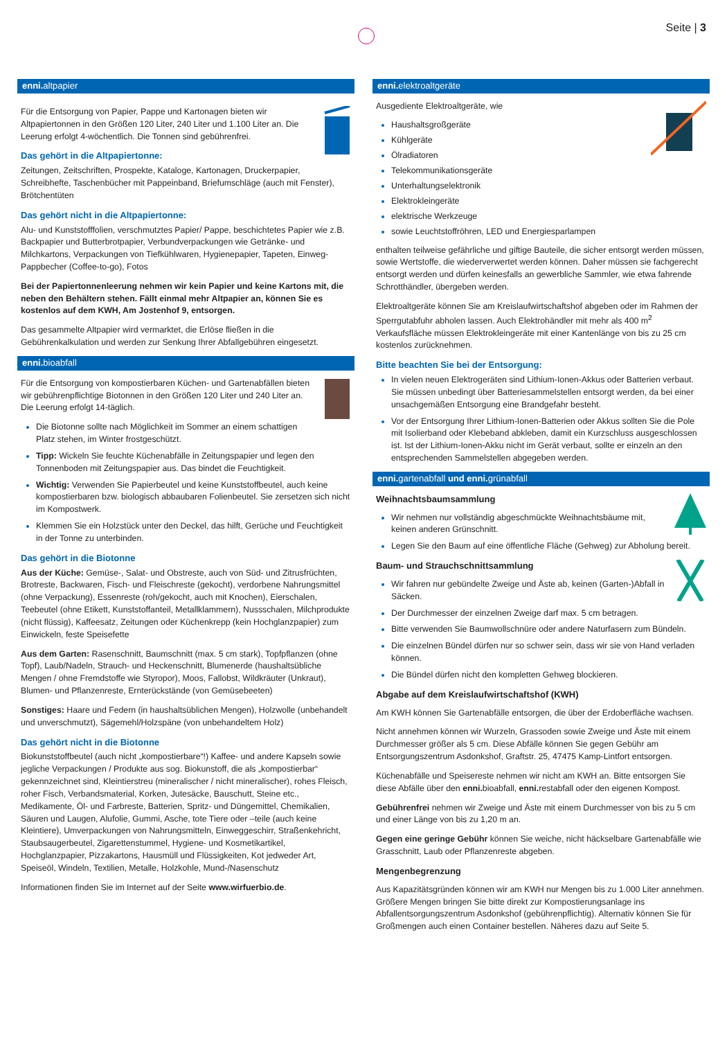Seite | 3
enni. altpapier
Für die Entsorgung von Papier, Pappe und Kartonagen bieten wir Altpapiertonnen in den Größen 120 Liter, 240 Liter und 1.100 Liter an. Die Leerung erfolgt 4-wöchentlich. Die Tonnen sind gebührenfrei.
Das gehört in die Altpapiertonne:
Zeitungen, Zeitschriften, Prospekte, Kataloge, Kartonagen, Druckerpapier, Schreibhefte, Taschenbücher mit Pappeinband, Briefumschläge (auch mit Fenster), Brötchentüten
Das gehört nicht in die Altpapiertonne:
Alu- und Kunststofffolien, verschmutztes Papier/ Pappe, beschichtetes Papier wie z.B. Backpapier und Butterbrotpapier, Verbundverpackungen wie Getränke- und Milchkartons, Verpackungen von Tiefkühlwaren, Hygienepapier, Tapeten, Einweg-Pappbecher (Coffee-to-go), Fotos
Bei der Papiertonnenleerung nehmen wir kein Papier und keine Kartons mit, die neben den Behältern stehen. Fällt einmal mehr Altpapier an, können Sie es kostenlos auf dem KWH, Am Jostenhof 9, entsorgen.
Das gesammelte Altpapier wird vermarktet, die Erlöse fließen in die Gebührenkalkulation und werden zur Senkung Ihrer Abfallgebühren eingesetzt.
enni. bioabfall
Für die Entsorgung von kompostierbaren Küchen- und Gartenabfällen bieten wir gebührenpflichtige Biotonnen in den Größen 120 Liter und 240 Liter an. Die Leerung erfolgt 14-täglich.
Die Biotonne sollte nach Möglichkeit im Sommer an einem schattigen Platz stehen, im Winter frostgeschützt.
Tipp: Wickeln Sie feuchte Küchenabfälle in Zeitungspapier und legen den Tonnenboden mit Zeitungspapier aus. Das bindet die Feuchtigkeit.
Wichtig: Verwenden Sie Papierbeutel und keine Kunststoffbeutel, auch keine kompostierbaren bzw. biologisch abbaubaren Folienbeutel. Sie zersetzen sich nicht im Kompostwerk.
Klemmen Sie ein Holzstück unter den Deckel, das hilft, Gerüche und Feuchtigkeit in der Tonne zu unterbinden.
Das gehört in die Biotonne
Aus der Küche: Gemüse-, Salat- und Obstreste, auch von Süd- und Zitrusfrüchten, Brotreste, Backwaren, Fisch- und Fleischreste (gekocht), verdorbene Nahrungsmittel (ohne Verpackung), Essenreste (roh/gekocht, auch mit Knochen), Eierschalen, Teebeutel (ohne Etikett, Kunststoffanteil, Metallklammern), Nussschalen, Milchprodukte (nicht flüssig), Kaffeesatz, Zeitungen oder Küchenkrepp (kein Hochglanzpapier) zum Einwickeln, feste Speisefette
Aus dem Garten: Rasenschnitt, Baumschnitt (max. 5 cm stark), Topfpflanzen (ohne Topf), Laub/Nadeln, Strauch- und Heckenschnitt, Blumenerde (haushaltsübliche Mengen / ohne Fremdstoffe wie Styropor), Moos, Fallobst, Wildkräuter (Unkraut), Blumen- und Pflanzenreste, Ernterückstände (von Gemüsebeeten)
Sonstiges: Haare und Federn (in haushaltsüblichen Mengen), Holzwolle (unbehandelt und unverschmutzt), Sägemehl/Holzspäne (von unbehandeltem Holz)
Das gehört nicht in die Biotonne
Biokunststoffbeutel (auch nicht „kompostierbare“!) Kaffee- und andere Kapseln sowie jegliche Verpackungen / Produkte aus sog. Biokunstoff, die als „kompostierbar“ gekennzeichnet sind, Kleintierstreu (mineralischer / nicht mineralischer), rohes Fleisch, roher Fisch, Verbandsmaterial, Korken, Jutesäcke, Bauschutt, Steine etc., Medikamente, Öl- und Farbreste, Batterien, Spritz- und Düngemittel, Chemikalien, Säuren und Laugen, Alufolie, Gummi, Asche, tote Tiere oder –teile (auch keine Kleintiere), Umverpackungen von Nahrungsmitteln, Einweggeschirr, Straßenkehricht, Staubsaugerbeutel, Zigarettenstummel, Hygiene- und Kosmetikartikel, Hochglanzpapier, Pizzakartons, Hausmüll und Flüssigkeiten, Kot jedweder Art, Speiseöl, Windeln, Textilien, Metalle, Holzkohle, Mund-/Nasenschutz
Informationen finden Sie im Internet auf der Seite www.wirfuerbio.de.
enni. elektroaltgeräte
Ausgediente Elektroaltgeräte, wie
Haushaltsgroßgeräte
Kühlgeräte
Ölradiatoren
Telekommunikationsgeräte
Unterhaltungselektronik
Elektrokleingeräte
elektrische Werkzeuge
sowie Leuchtstoffröhren, LED und Energiesparlampen
enthalten teilweise gefährliche und giftige Bauteile, die sicher entsorgt werden müssen, sowie Wertstoffe, die wiederverwertet werden können. Daher müssen sie fachgerecht entsorgt werden und dürfen keinesfalls an gewerbliche Sammler, wie etwa fahrende Schrotthändler, übergeben werden.
Elektroaltgeräte können Sie am Kreislaufwirtschaftshof abgeben oder im Rahmen der Sperrgutabfuhr abholen lassen. Auch Elektrohändler mit mehr als 400 m<sup>2</sup> Verkaufsfläche müssen Elektrokleingeräte mit einer Kantenlänge von bis zu 25 cm kostenlos zurücknehmen.
Bitte beachten Sie bei der Entsorgung:
In vielen neuen Elektrogeräten sind Lithium-Ionen-Akkus oder Batterien verbaut. Sie müssen unbedingt über Batteriesammelstellen entsorgt werden, da bei einer unsachgemäßen Entsorgung eine Brandgefahr besteht.
Vor der Entsorgung Ihrer Lithium-Ionen-Batterien oder Akkus sollten Sie die Pole mit Isolierband oder Klebeband abkleben, damit ein Kurzschluss ausgeschlossen ist. Ist der Lithium-Ionen-Akku nicht im Gerät verbaut, sollte er einzeln an den entsprechenden Sammelstellen abgegeben werden.
enni. gartenabfall und enni. grünabfall
Weihnachtsbaumsammlung
Wir nehmen nur vollständig abgeschmückte Weihnachtsbäume mit, keinen anderen Grünschnitt.
Legen Sie den Baum auf eine öffentliche Fläche (Gehweg) zur Abholung bereit.
Baum- und Strauchschnittsammlung
Wir fahren nur gebündelte Zweige und Äste ab, keinen (Garten-)Abfall in Säcken.
Der Durchmesser der einzelnen Zweige darf max. 5 cm betragen.
Bitte verwenden Sie Baumwollschnüre oder andere Naturfasern zum Bündeln.
Die einzelnen Bündel dürfen nur so schwer sein, dass wir sie von Hand verladen können.
Die Bündel dürfen nicht den kompletten Gehweg blockieren.
Abgabe auf dem Kreislaufwirtschaftshof (KWH)
Am KWH können Sie Gartenabfälle entsorgen, die über der Erdoberfläche wachsen.
Nicht annehmen können wir Wurzeln, Grassoden sowie Zweige und Äste mit einem Durchmesser größer als 5 cm. Diese Abfälle können Sie gegen Gebühr am Entsorgungszentrum Asdonkshof, Graftstr. 25, 47475 Kamp-Lintfort entsorgen.
Küchenabfälle und Speisereste nehmen wir nicht am KWH an. Bitte entsorgen Sie diese Abfälle über den enni. bioabfall, enni. restabfall oder den eigenen Kompost.
Gebührenfrei nehmen wir Zweige und Äste mit einem Durchmesser von bis zu 5 cm und einer Länge von bis zu 1,20 m an.
Gegen eine geringe Gebühr können Sie weiche, nicht häckselbare Gartenabfälle wie Grasschnitt, Laub oder Pflanzenreste abgeben.
Mengenbegrenzung
Aus Kapazitätsgründen können wir am KWH nur Mengen bis zu 1.000 Liter annehmen. Größere Mengen bringen Sie bitte direkt zur Kompostierungsanlage ins Abfallentsorgungszentrum Asdonkshof (gebührenpflichtig). Alternativ können Sie für Großmengen auch einen Container bestellen. Näheres dazu auf Seite 5.